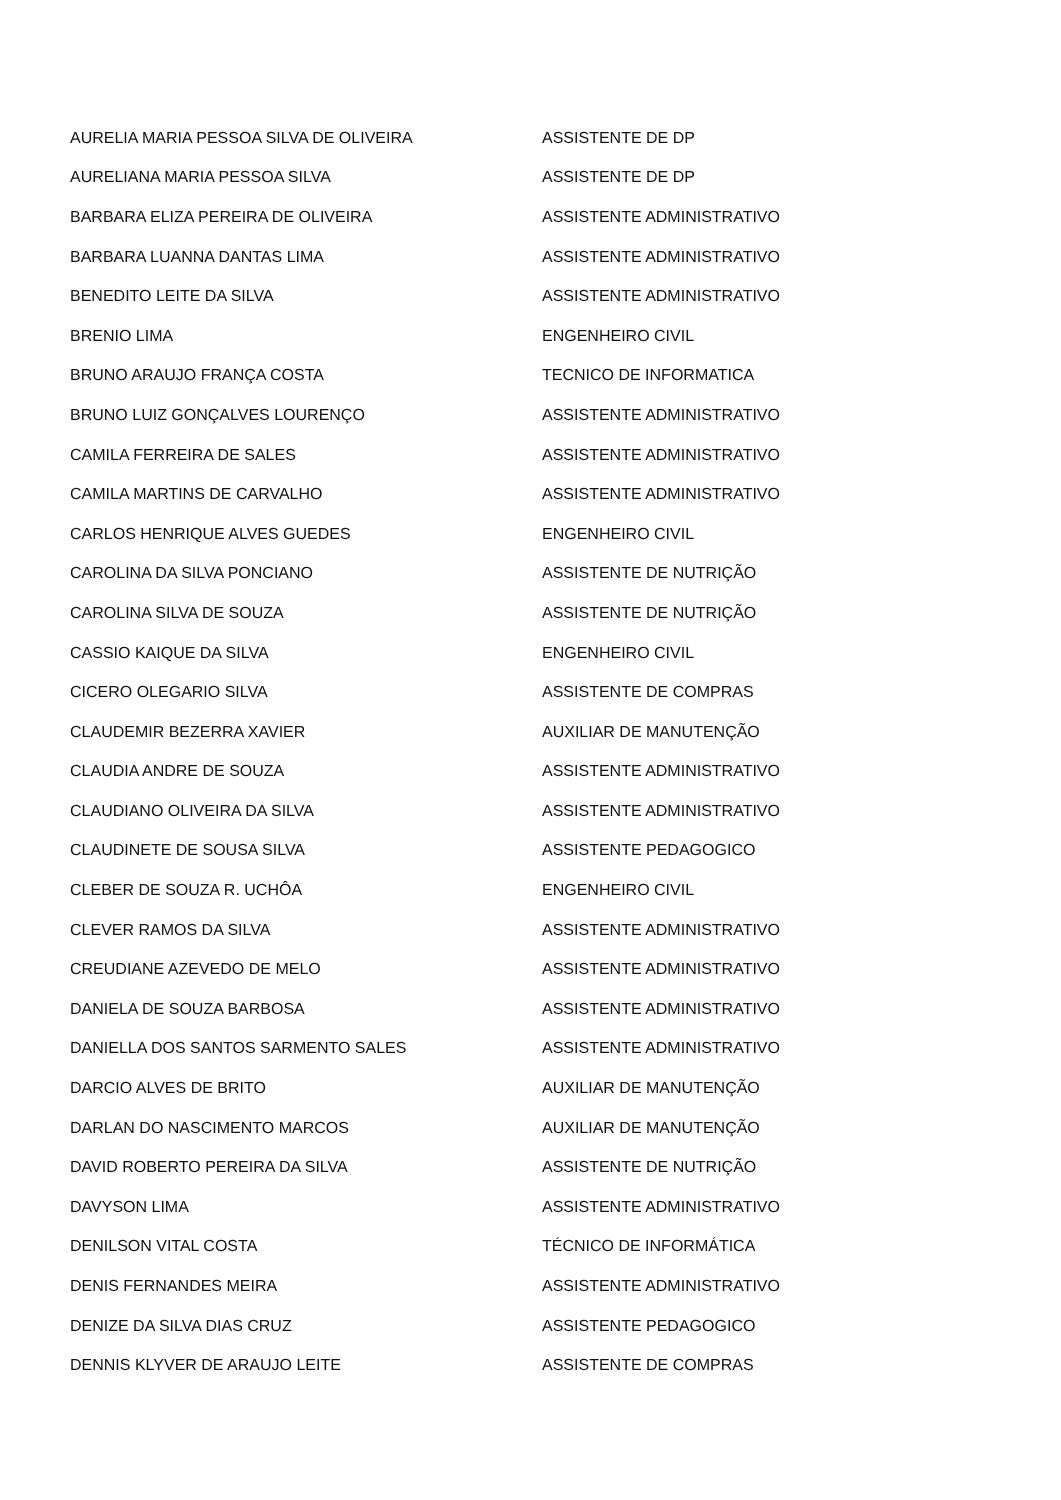| AURELIA MARIA PESSOA SILVA DE OLIVEIRA | ASSISTENTE DE DP |
| AURELIANA MARIA PESSOA SILVA | ASSISTENTE DE DP |
| BARBARA ELIZA PEREIRA DE OLIVEIRA | ASSISTENTE ADMINISTRATIVO |
| BARBARA LUANNA DANTAS LIMA | ASSISTENTE ADMINISTRATIVO |
| BENEDITO LEITE DA SILVA | ASSISTENTE ADMINISTRATIVO |
| BRENIO LIMA | ENGENHEIRO CIVIL |
| BRUNO ARAUJO FRANÇA COSTA | TECNICO DE INFORMATICA |
| BRUNO LUIZ GONÇALVES LOURENÇO | ASSISTENTE ADMINISTRATIVO |
| CAMILA FERREIRA DE SALES | ASSISTENTE ADMINISTRATIVO |
| CAMILA MARTINS DE CARVALHO | ASSISTENTE ADMINISTRATIVO |
| CARLOS HENRIQUE ALVES GUEDES | ENGENHEIRO CIVIL |
| CAROLINA DA SILVA PONCIANO | ASSISTENTE DE NUTRIÇÃO |
| CAROLINA SILVA DE SOUZA | ASSISTENTE DE NUTRIÇÃO |
| CASSIO KAIQUE DA SILVA | ENGENHEIRO CIVIL |
| CICERO OLEGARIO SILVA | ASSISTENTE DE COMPRAS |
| CLAUDEMIR BEZERRA XAVIER | AUXILIAR DE MANUTENÇÃO |
| CLAUDIA ANDRE DE SOUZA | ASSISTENTE ADMINISTRATIVO |
| CLAUDIANO OLIVEIRA DA SILVA | ASSISTENTE ADMINISTRATIVO |
| CLAUDINETE DE SOUSA SILVA | ASSISTENTE PEDAGOGICO |
| CLEBER DE SOUZA R. UCHÔA | ENGENHEIRO CIVIL |
| CLEVER RAMOS DA SILVA | ASSISTENTE ADMINISTRATIVO |
| CREUDIANE AZEVEDO DE MELO | ASSISTENTE ADMINISTRATIVO |
| DANIELA DE SOUZA BARBOSA | ASSISTENTE ADMINISTRATIVO |
| DANIELLA DOS SANTOS SARMENTO SALES | ASSISTENTE ADMINISTRATIVO |
| DARCIO ALVES DE BRITO | AUXILIAR DE MANUTENÇÃO |
| DARLAN DO NASCIMENTO MARCOS | AUXILIAR DE MANUTENÇÃO |
| DAVID ROBERTO PEREIRA DA SILVA | ASSISTENTE DE NUTRIÇÃO |
| DAVYSON LIMA | ASSISTENTE ADMINISTRATIVO |
| DENILSON VITAL COSTA | TÉCNICO DE INFORMÁTICA |
| DENIS FERNANDES MEIRA | ASSISTENTE ADMINISTRATIVO |
| DENIZE DA SILVA DIAS CRUZ | ASSISTENTE PEDAGOGICO |
| DENNIS KLYVER DE ARAUJO LEITE | ASSISTENTE DE COMPRAS |